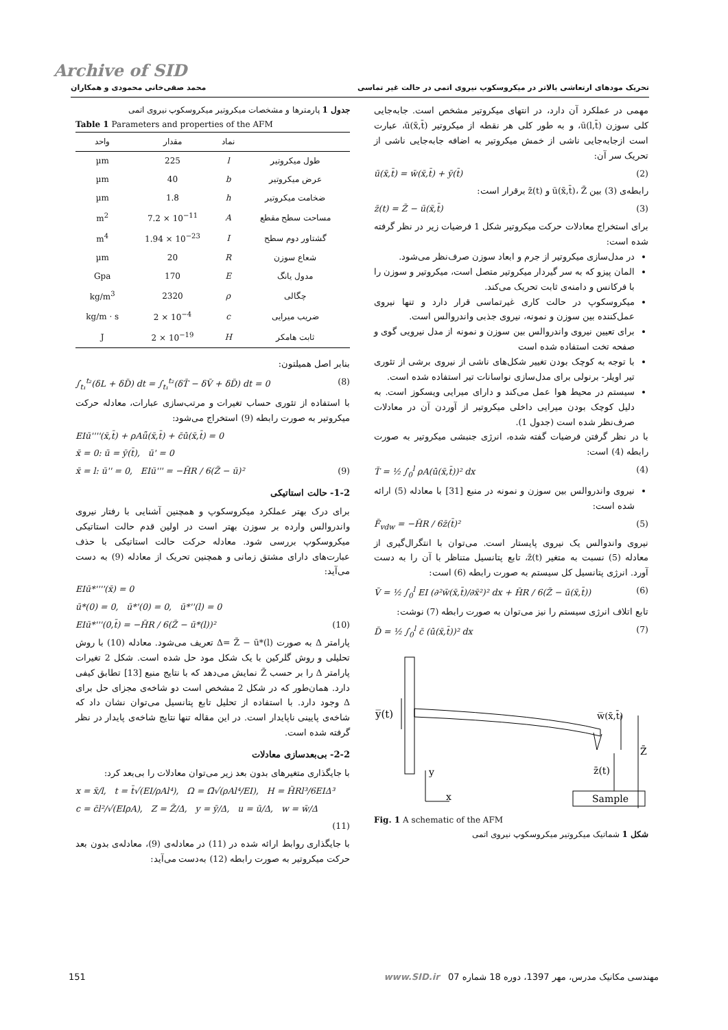Archive of SID
تحریک مودهای ارتعاشی بالاتر در میکروسکوپ نیروی اتمی در حالت غیر تماسی محمد صفی‌خانی محمودی و همکاران
مهمی در عملکرد آن دارد، در انتهای میکروتیر مشخص است. جابه‌جایی کلی سوزن ū(l,t̄)، و به طور کلی هر نقطه از میکروتیر ū(x̄,t̄)، عبارت است ازجابه‌جایی ناشی از خمش میکروتیر به اضافه جابه‌جایی ناشی از تحریک سر آن:
ū(x̄,t̄) = w̄(x̄,t̄) + ȳ(t̄) (2)
رابطه‌ی (3) بین ū(x̄,t̄)، Z̄ و z̄(t) برقرار است:
z̄(t) = Z̄ − ū(x̄,t̄) (3)
برای استخراج معادلات حرکت میکروتیر شکل 1 فرضیات زیر در نظر گرفته شده است:
در مدل‌سازی میکروتیر از جرم و ابعاد سوزن صرف‌نظر می‌شود.
المان پیزو که به سر گیردار میکروتیر متصل است، میکروتیر و سوزن را با فرکانس و دامنه‌ی ثابت تحریک می‌کند.
میکروسکوپ در حالت کاری غیرتماسی قرار دارد و تنها نیروی عمل‌کننده بین سوزن و نمونه، نیروی جذبی واندروالس است.
برای تعیین نیروی واندروالس بین سوزن و نمونه از مدل نیرویی گوی و صفحه تخت استفاده شده است
با توجه به کوچک بودن تغییر شکل‌های ناشی از نیروی برشی از تئوری تیر اویلر- برنولی برای مدل‌سازی نواسانات تیر استفاده شده است.
سیستم در محیط هوا عمل می‌کند و دارای میرایی ویسکوز است. به دلیل کوچک بودن میرایی داخلی میکروتیر از آوردن آن در معادلات صرف‌نظر شده است (جدول 1).
با در نظر گرفتن فرضیات گفته شده، انرژی جنبشی میکروتیر به صورت رابطه (4) است:
T̄ = ½ ∫<sub>0</sub><sup>l</sup> ρA(u̇̄(x̄,t̄))² dx (4)
نیروی واندروالس بین سوزن و نمونه در منبع [31] با معادله (5) ارائه شده است:
F̄<sub>vdw</sub> = −H̄R / 6z̄(t̄)² (5)
نیروی واندوالس یک نیروی پایستار است. می‌توان با انتگرال‌گیری از معادله (5) نسبت به متغیر z̄(t)، تابع پتانسیل متناظر با آن را به دست آورد. انرژی پتانسیل کل سیستم به صورت رابطه (6) است:
V̄ = ½ ∫<sub>0</sub><sup>l</sup> EI (∂²w̄(x̄,t̄)/∂x̄²)² dx + H̄R / 6(Z̄ − ū(x̄,t̄)) (6)
تابع اتلاف انرژی سیستم را نیز می‌توان به صورت رابطه (7) نوشت:
D̄ = ½ ∫<sub>0</sub><sup>l</sup> c̄ (u̇̄(x̄,t̄))² dx (7)
y̅(t)
w̅(x̄,t̄)
Z̄
z̄(t)
Sample
y
x
Fig. 1 A schematic of the AFM
شکل 1 شماتیک میکروتیر میکروسکوپ نیروی اتمی
جدول 1 پارمترها و مشخصات میکروتیر میکروسکوپ نیروی اتمی
Table 1 Parameters and properties of the AFM
| | نماد | مقدار | واحد |
| --- | --- | --- | --- |
| طول میکروتیر | l | 225 | µm |
| عرض میکروتیر | b | 40 | µm |
| ضخامت میکروتیر | h | 1.8 | µm |
| مساحت سطح مقطع | A | 7.2 × 10<sup>−11</sup> | m<sup>2</sup> |
| گشتاور دوم سطح | I | 1.94 × 10<sup>−23</sup> | m<sup>4</sup> |
| شعاع سوزن | R | 20 | µm |
| مدول یانگ | E | 170 | Gpa |
| چگالی | ρ | 2320 | kg/m<sup>3</sup> |
| ضریب میرایی | c | 2 × 10<sup>−4</sup> | kg/m · s |
| ثابت هامکر | H | 2 × 10<sup>−19</sup> | J |
بنابر اصل همیلتون:
∫<sub>t₁</sub><sup>t₂</sup>(δL + δD̄) dt = ∫<sub>t₁</sub><sup>t₂</sup>(δT̄ − δV̄ + δD̄) dt = 0 (8)
با استفاده از تئوری حساب تغیرات و مرتب‌سازی عبارات، معادله حرکت میکروتیر به صورت رابطه (9) استخراج می‌شود:
EIū''''(x̄,t̄) + ρAǖ(x̄,t̄) + c̄u̇̄(x̄,t̄) = 0
x̄ = 0: ū = ȳ(t̄), ū' = 0
x̄ = l: ū'' = 0, EIū''' = −H̄R / 6(Z̄ − ū)² (9)
1-2- حالت استاتیکی
برای درک بهتر عملکرد میکروسکوپ و همچنین آشنایی با رفتار نیروی واندروالس وارده بر سوزن بهتر است در اولین قدم حالت استاتیکی میکروسکوپ بررسی شود. معادله حرکت حالت استاتیکی با حذف عبارت‌های دارای مشتق زمانی و همچنین تحریک از معادله (9) به دست می‌آید:
EIū*''''(x̄) = 0
ū*(0) = 0, ū*'(0) = 0, ū*''(l) = 0
EIū*'''(0,t̄) = −H̄R / 6(Z̄ − ū*(l))² (10)
پارامتر Δ به صورت Δ= Z̄ − ū*(l) تعریف می‌شود. معادله (10) با روش تحلیلی و روش گلرکین با یک شکل مود حل شده است. شکل 2 تغیرات پارامتر Δ را بر حسب Z̄ نمایش می‌دهد که با نتایج منبع [13] تطابق کیفی دارد. همان‌طور که در شکل 2 مشخص است دو شاخه‌ی مجزای حل برای Δ وجود دارد. با استفاده از تحلیل تابع پتانسیل می‌توان نشان داد که شاخه‌ی پایینی ناپایدار است. در این مقاله تنها نتایج شاخه‌ی پایدار در نظر گرفته شده است.
2-2- بی‌بعدسازی معادلات
با جایگذاری متغیرهای بدون بعد زیر می‌توان معادلات را بی‌بعد کرد:
x = x̄/l, t = t̄√(EI/ρAl⁴), Ω = Ω̄√(ρAl⁴/EI), H = H̄Rl³/6EIΔ³
c = c̄l²/√(EIρA), Z = Z̄/Δ, y = ȳ/Δ, u = ū/Δ, w = w̄/Δ
(11)
با جایگذاری روابط ارائه شده در (11) در معادله‌ی (9)، معادله‌ی بدون بعد حرکت میکروتیر به صورت رابطه (12) به‌دست می‌آید:
151 مهندسی مکانیک مدرس، مهر 1397، دوره 18 شماره 07 www.SID.ir